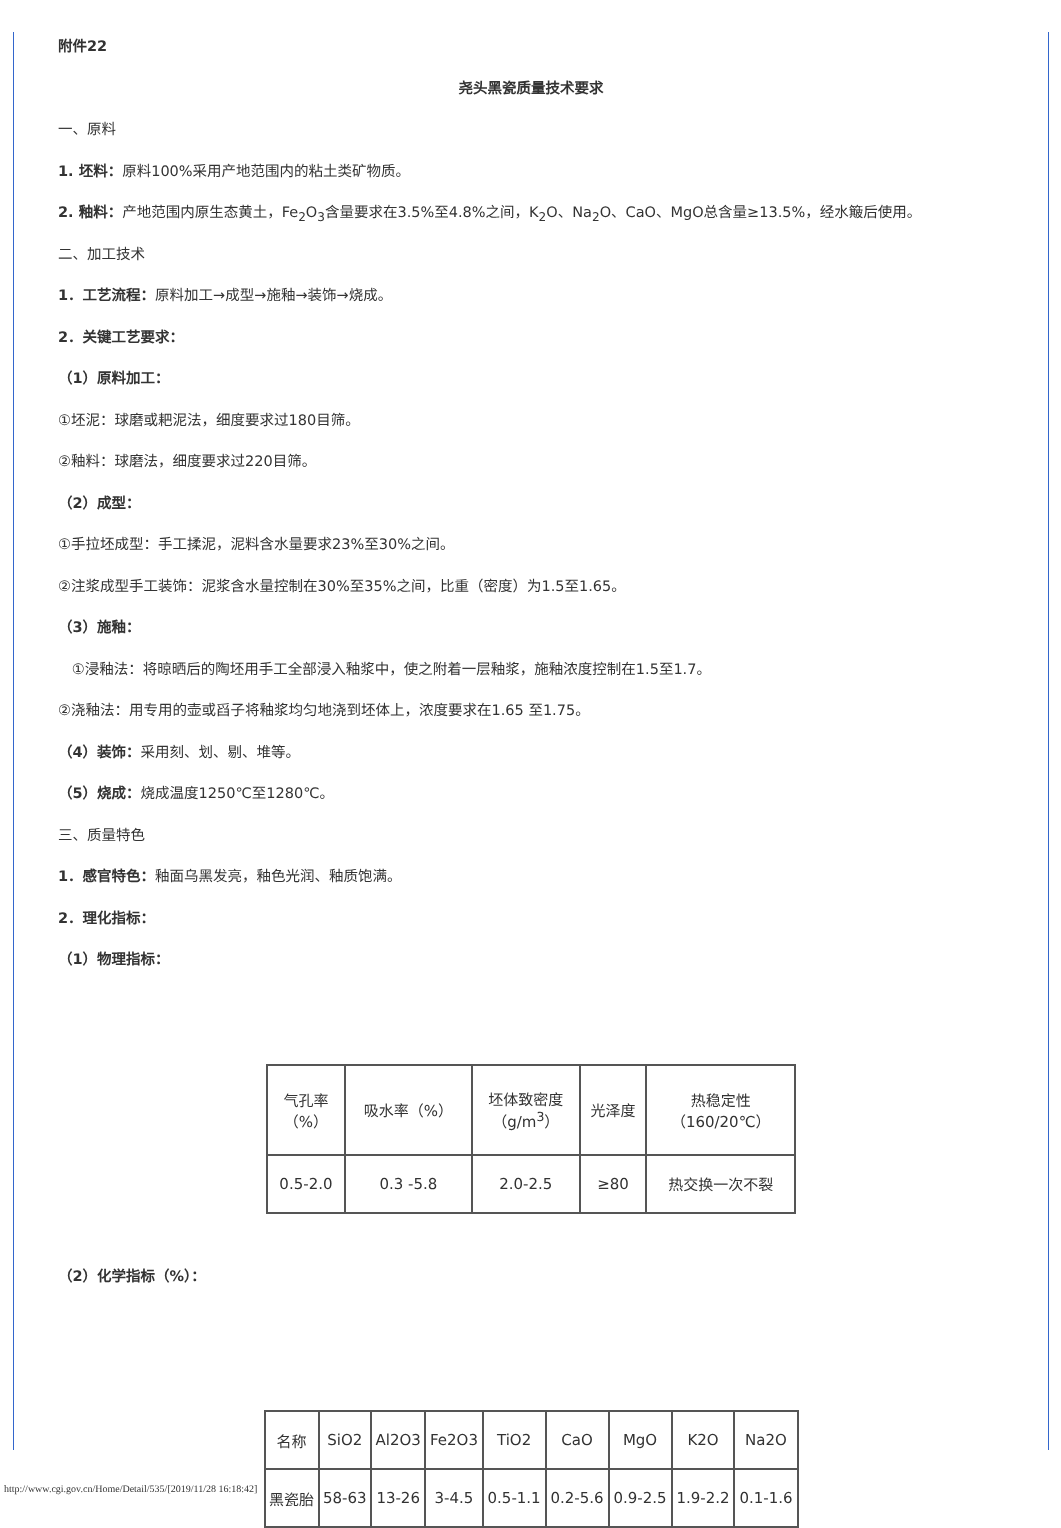附件22
尧头黑瓷质量技术要求
一、原料
1. 坯料：原料100%采用产地范围内的粘土类矿物质。
2. 釉料：产地范围内原生态黄土，Fe<sub>2</sub>O<sub>3</sub>含量要求在3.5%至4.8%之间，K<sub>2</sub>O、Na<sub>2</sub>O、CaO、MgO总含量≥13.5%，经水簸后使用。
二、加工技术
1．工艺流程：原料加工→成型→施釉→装饰→烧成。
2．关键工艺要求：
（1）原料加工：
①坯泥：球磨或耙泥法，细度要求过180目筛。
②釉料：球磨法，细度要求过220目筛。
（2）成型：
①手拉坯成型：手工揉泥，泥料含水量要求23%至30%之间。
②注浆成型手工装饰：泥浆含水量控制在30%至35%之间，比重（密度）为1.5至1.65。
（3）施釉：
①浸釉法：将晾晒后的陶坯用手工全部浸入釉浆中，使之附着一层釉浆，施釉浓度控制在1.5至1.7。
②浇釉法：用专用的壶或舀子将釉浆均匀地浇到坯体上，浓度要求在1.65 至1.75。
（4）装饰：采用刻、划、剔、堆等。
（5）烧成：烧成温度1250℃至1280℃。
三、质量特色
1．感官特色：釉面乌黑发亮，釉色光润、釉质饱满。
2．理化指标：
（1）物理指标：
| 气孔率 （%） | 吸水率（%） | 坯体致密度 （g/m<sup>3</sup>） | 光泽度 | 热稳定性 （160/20℃） |
| 0.5-2.0 | 0.3 -5.8 | 2.0-2.5 | ≥80 | 热交换一次不裂 |
（2）化学指标（%）：
| 名称 | SiO2 | Al2O3 | Fe2O3 | TiO2 | CaO | MgO | K2O | Na2O |
| 黑瓷胎 | 58-63 | 13-26 | 3-4.5 | 0.5-1.1 | 0.2-5.6 | 0.9-2.5 | 1.9-2.2 | 0.1-1.6 |
http://www.cgi.gov.cn/Home/Detail/535/[2019/11/28 16:18:42]